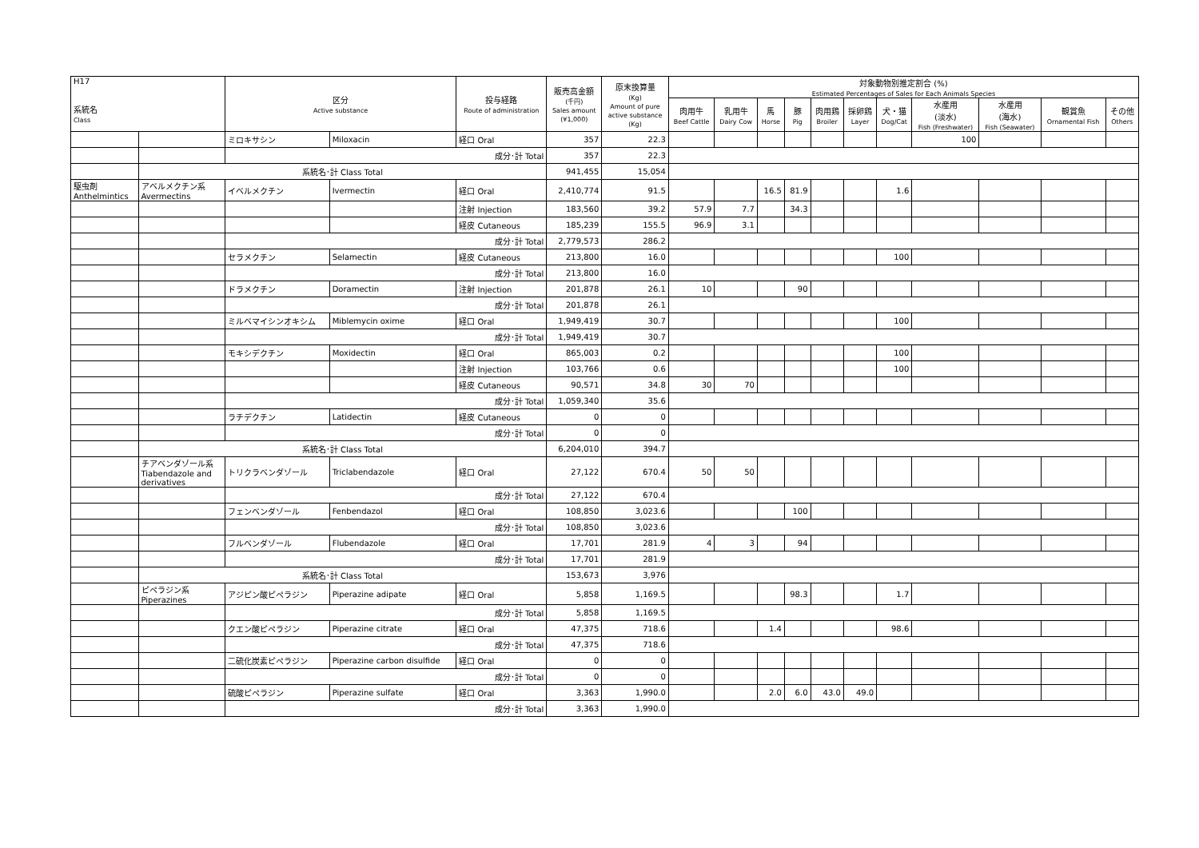| H17 系統名 Class | | 区分 Active substance | | 投与経路 Route of administration | 販売高金額 (千円) Sales amount (¥1,000) | 原末換算量 (Kg) Amount of pure active substance (Kg) | 対象動物別推定割合 (%) Estimated Percentages of Sales for Each Animals Species | | | | | | | | | | |
| --- | --- | --- | --- | --- | --- | --- | --- | --- | --- | --- | --- | --- | --- | --- | --- | --- | --- |
| | | | | | | | 肉用牛 Beef Cattle | 乳用牛 Dairy Cow | 馬 Horse | 豚 Pig | 肉用鶏 Broiler | 採卵鶏 Layer | 犬・猫 Dog/Cat | 水産用 (淡水) Fish (Freshwater) | 水産用 (海水) Fish (Seawater) | 観賞魚 Ornamental Fish | その他 Others |
| | | ミロキサシン | Miloxacin | 経口 Oral | 357 | 22.3 | | | | | | | | 100 | | | |
| | | 成分･計 Total | | | 357 | 22.3 | | | | | | | | | | | |
| | 系統名･計 Class Total | | | | 941,455 | 15,054 | | | | | | | | | | | |
| 駆虫剤 Anthelmintics | アベルメクチン系 Avermectins | イベルメクチン | Ivermectin | 経口 Oral | 2,410,774 | 91.5 | | | 16.5 | 81.9 | | | 1.6 | | | | |
| | | | | 注射 Injection | 183,560 | 39.2 | 57.9 | 7.7 | | 34.3 | | | | | | | |
| | | | | 経皮 Cutaneous | 185,239 | 155.5 | 96.9 | 3.1 | | | | | | | | | |
| | | 成分･計 Total | | | 2,779,573 | 286.2 | | | | | | | | | | | |
| | | セラメクチン | Selamectin | 経皮 Cutaneous | 213,800 | 16.0 | | | | | | | 100 | | | | |
| | | 成分･計 Total | | | 213,800 | 16.0 | | | | | | | | | | | |
| | | ドラメクチン | Doramectin | 注射 Injection | 201,878 | 26.1 | 10 | | | 90 | | | | | | | |
| | | 成分･計 Total | | | 201,878 | 26.1 | | | | | | | | | | | |
| | | ミルベマイシンオキシム | Miblemycin oxime | 経口 Oral | 1,949,419 | 30.7 | | | | | | | 100 | | | | |
| | | 成分･計 Total | | | 1,949,419 | 30.7 | | | | | | | | | | | |
| | | モキシデクチン | Moxidectin | 経口 Oral | 865,003 | 0.2 | | | | | | | 100 | | | | |
| | | | | 注射 Injection | 103,766 | 0.6 | | | | | | | 100 | | | | |
| | | | | 経皮 Cutaneous | 90,571 | 34.8 | 30 | 70 | | | | | | | | | |
| | | 成分･計 Total | | | 1,059,340 | 35.6 | | | | | | | | | | | |
| | | ラチデクチン | Latidectin | 経皮 Cutaneous | 0 | 0 | | | | | | | | | | | |
| | | 成分･計 Total | | | 0 | 0 | | | | | | | | | | | |
| | 系統名･計 Class Total | | | | 6,204,010 | 394.7 | | | | | | | | | | | |
| | チアベンダゾール系 Tiabendazole and derivatives | トリクラベンダゾール | Triclabendazole | 経口 Oral | 27,122 | 670.4 | 50 | 50 | | | | | | | | | |
| | | 成分･計 Total | | | 27,122 | 670.4 | | | | | | | | | | | |
| | | フェンベンダゾール | Fenbendazol | 経口 Oral | 108,850 | 3,023.6 | | | | 100 | | | | | | | |
| | | 成分･計 Total | | | 108,850 | 3,023.6 | | | | | | | | | | | |
| | | フルベンダゾール | Flubendazole | 経口 Oral | 17,701 | 281.9 | 4 | 3 | | 94 | | | | | | | |
| | | 成分･計 Total | | | 17,701 | 281.9 | | | | | | | | | | | |
| | 系統名･計 Class Total | | | | 153,673 | 3,976 | | | | | | | | | | | |
| | ピペラジン系 Piperazines | アジピン酸ピペラジン | Piperazine adipate | 経口 Oral | 5,858 | 1,169.5 | | | | 98.3 | | | 1.7 | | | | |
| | | 成分･計 Total | | | 5,858 | 1,169.5 | | | | | | | | | | | |
| | | クエン酸ピペラジン | Piperazine citrate | 経口 Oral | 47,375 | 718.6 | | | 1.4 | | | | 98.6 | | | | |
| | | 成分･計 Total | | | 47,375 | 718.6 | | | | | | | | | | | |
| | | 二硫化炭素ピペラジン | Piperazine carbon disulfide | 経口 Oral | 0 | 0 | | | | | | | | | | | |
| | | 成分･計 Total | | | 0 | 0 | | | | | | | | | | | |
| | | 硫酸ピペラジン | Piperazine sulfate | 経口 Oral | 3,363 | 1,990.0 | | | 2.0 | 6.0 | 43.0 | 49.0 | | | | | |
| | | 成分･計 Total | | | 3,363 | 1,990.0 | | | | | | | | | | | |